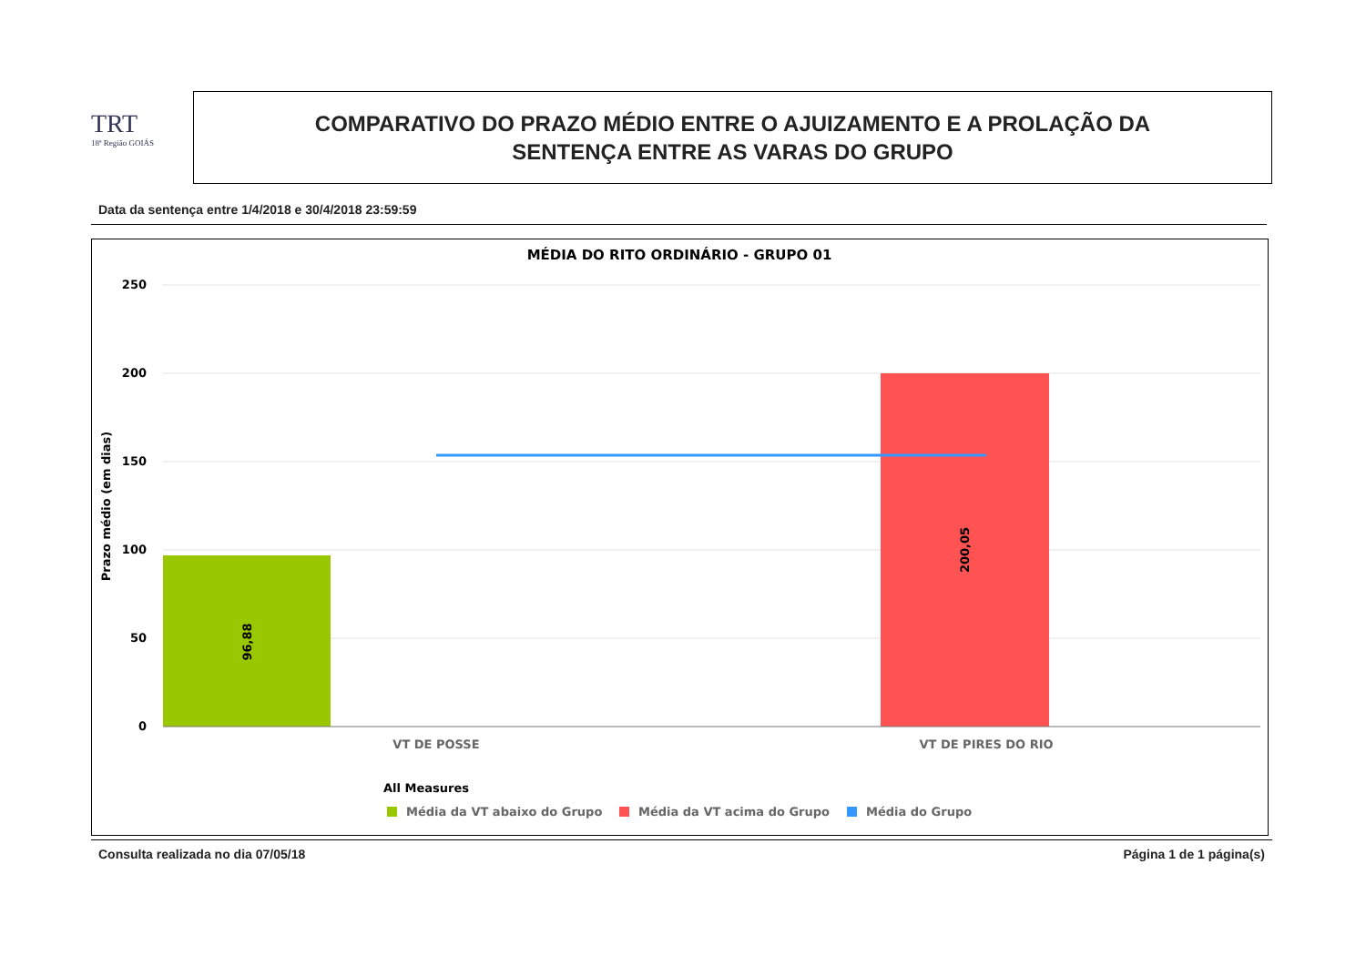TRT
18ª Região GOIÁS
COMPARATIVO DO PRAZO MÉDIO ENTRE O AJUIZAMENTO E A PROLAÇÃO DA
SENTENÇA ENTRE AS VARAS DO GRUPO
Data da sentença entre 1/4/2018 e 30/4/2018 23:59:59
MÉDIA DO RITO ORDINÁRIO - GRUPO 01
250
200
150
100
50
0
96,88
200,05
Prazo médio (em dias)
VT DE POSSE
VT DE PIRES DO RIO
All Measures
Média da VT abaixo do Grupo
Média da VT acima do Grupo
Média do Grupo
Consulta realizada no dia 07/05/18 Página 1 de 1 página(s)